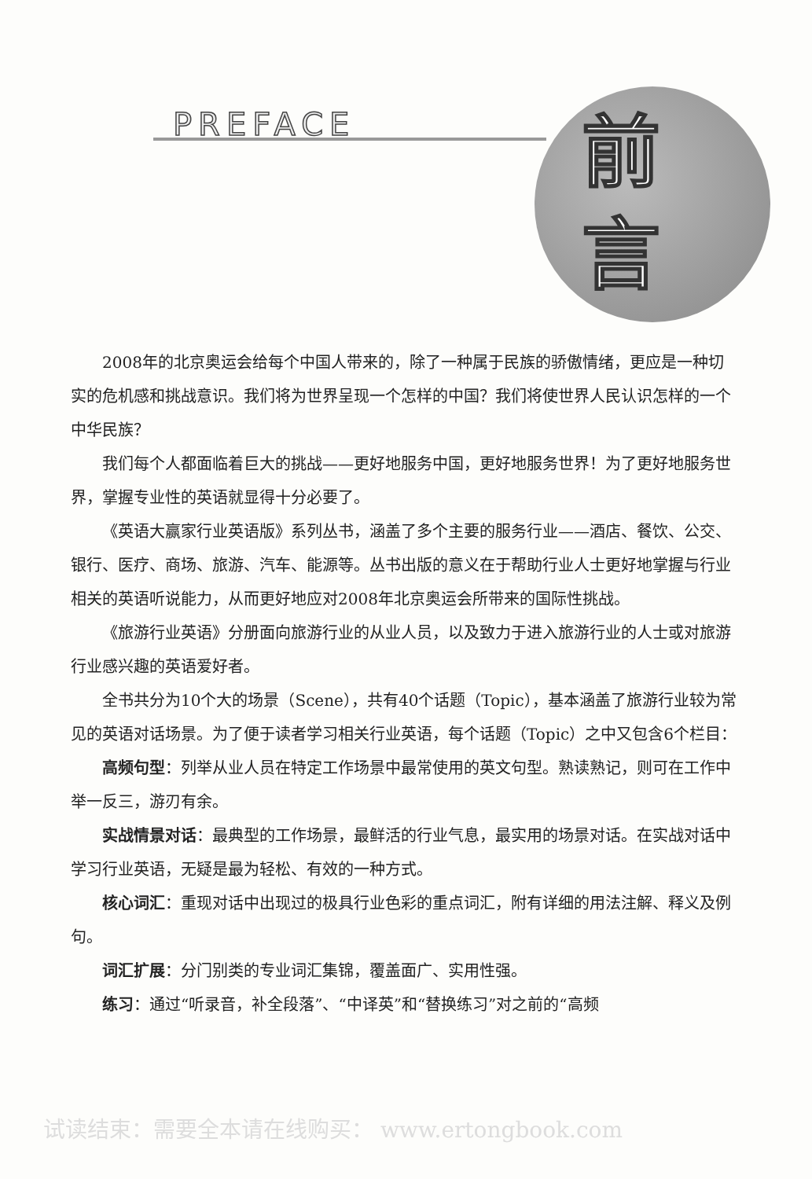PREFACE
前
言
2008年的北京奥运会给每个中国人带来的，除了一种属于民族的骄傲情绪，更应是一种切实的危机感和挑战意识。我们将为世界呈现一个怎样的中国？我们将使世界人民认识怎样的一个中华民族？
我们每个人都面临着巨大的挑战——更好地服务中国，更好地服务世界！为了更好地服务世界，掌握专业性的英语就显得十分必要了。
《英语大赢家行业英语版》系列丛书，涵盖了多个主要的服务行业——酒店、餐饮、公交、银行、医疗、商场、旅游、汽车、能源等。丛书出版的意义在于帮助行业人士更好地掌握与行业相关的英语听说能力，从而更好地应对2008年北京奥运会所带来的国际性挑战。
《旅游行业英语》分册面向旅游行业的从业人员，以及致力于进入旅游行业的人士或对旅游行业感兴趣的英语爱好者。
全书共分为10个大的场景（Scene），共有40个话题（Topic），基本涵盖了旅游行业较为常见的英语对话场景。为了便于读者学习相关行业英语，每个话题（Topic）之中又包含6个栏目：
高频句型：列举从业人员在特定工作场景中最常使用的英文句型。熟读熟记，则可在工作中举一反三，游刃有余。
实战情景对话：最典型的工作场景，最鲜活的行业气息，最实用的场景对话。在实战对话中学习行业英语，无疑是最为轻松、有效的一种方式。
核心词汇：重现对话中出现过的极具行业色彩的重点词汇，附有详细的用法注解、释义及例句。
词汇扩展：分门别类的专业词汇集锦，覆盖面广、实用性强。
练习：通过“听录音，补全段落”、“中译英”和“替换练习”对之前的“高频
试读结束：需要全本请在线购买： www.ertongbook.com